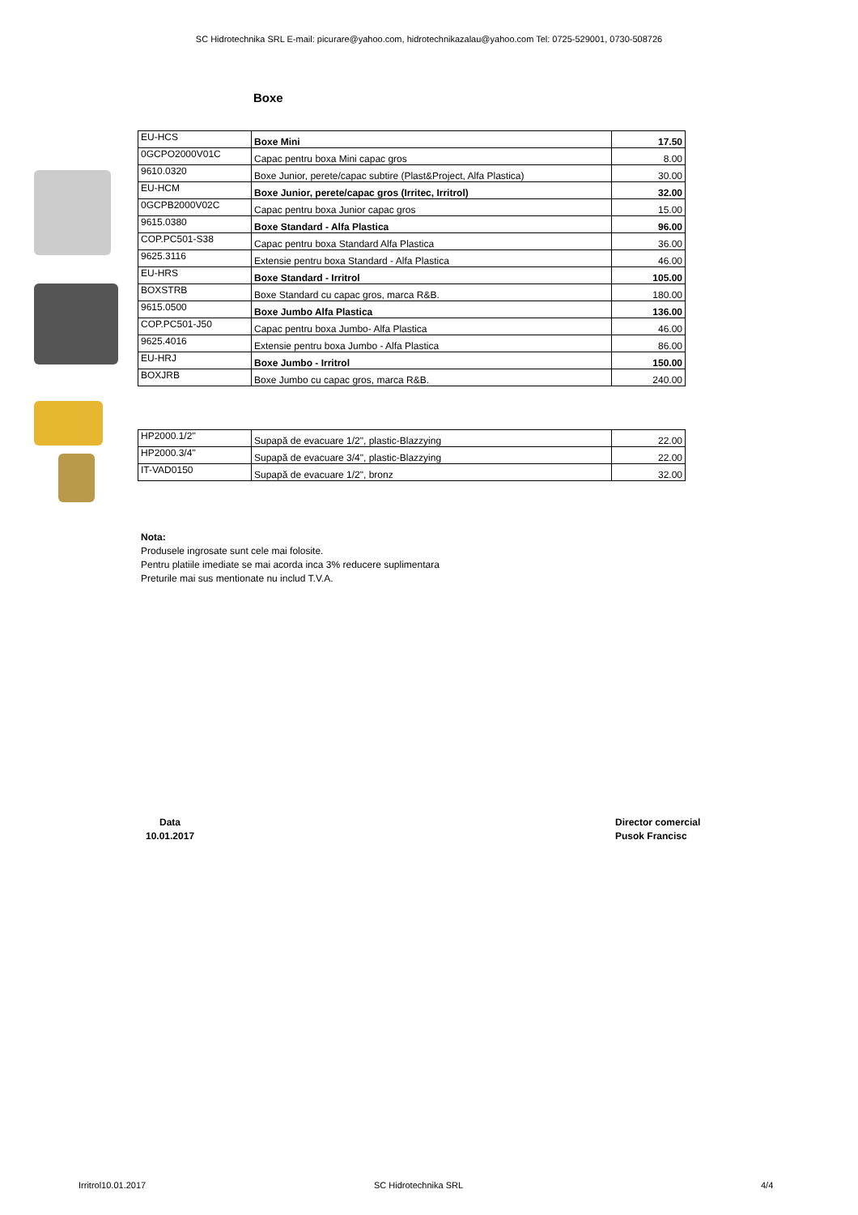SC Hidrotechnika SRL E-mail: picurare@yahoo.com, hidrotechnikazalau@yahoo.com Tel: 0725-529001, 0730-508726
Boxe
| EU-HCS | Boxe Mini | 17.50 |
| 0GCPO2000V01C | Capac pentru boxa Mini capac gros | 8.00 |
| 9610.0320 | Boxe Junior, perete/capac subtire (Plast&Project, Alfa Plastica) | 30.00 |
| EU-HCM | Boxe Junior, perete/capac gros (Irritec, Irritrol) | 32.00 |
| 0GCPB2000V02C | Capac pentru boxa Junior capac gros | 15.00 |
| 9615.0380 | Boxe Standard - Alfa Plastica | 96.00 |
| COP.PC501-S38 | Capac pentru boxa Standard Alfa Plastica | 36.00 |
| 9625.3116 | Extensie pentru boxa Standard - Alfa Plastica | 46.00 |
| EU-HRS | Boxe Standard - Irritrol | 105.00 |
| BOXSTRB | Boxe Standard cu capac gros, marca R&B. | 180.00 |
| 9615.0500 | Boxe Jumbo Alfa Plastica | 136.00 |
| COP.PC501-J50 | Capac pentru boxa Jumbo- Alfa Plastica | 46.00 |
| 9625.4016 | Extensie pentru boxa Jumbo - Alfa Plastica | 86.00 |
| EU-HRJ | Boxe Jumbo - Irritrol | 150.00 |
| BOXJRB | Boxe Jumbo cu capac gros, marca R&B. | 240.00 |
| HP2000.1/2" | Supapă de evacuare 1/2", plastic-Blazzying | 22.00 |
| HP2000.3/4" | Supapă de evacuare 3/4", plastic-Blazzying | 22.00 |
| IT-VAD0150 | Supapă de evacuare 1/2", bronz | 32.00 |
Nota:
Produsele ingrosate sunt cele mai folosite.
Pentru platiile imediate se mai acorda inca 3% reducere suplimentara
Preturile mai sus mentionate nu includ T.V.A.
Data
10.01.2017
Director comercial
Pusok Francisc
Irritrol10.01.2017 SC Hidrotechnika SRL 4/4